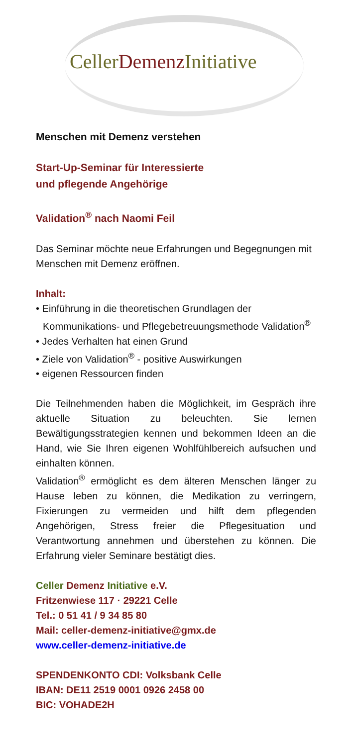CellerDemenz Initiative
Menschen mit Demenz verstehen
Start-Up-Seminar für Interessierte
und pflegende Angehörige
Validation<sup>®</sup> nach Naomi Feil
Das Seminar möchte neue Erfahrungen und Begegnungen mit Menschen mit Demenz eröffnen.
Inhalt:
• Einführung in die theoretischen Grundlagen der Kommunikations- und Pflegebetreuungsmethode Validation<sup>®</sup>
• Jedes Verhalten hat einen Grund
• Ziele von Validation<sup>®</sup> - positive Auswirkungen
• eigenen Ressourcen finden
Die Teilnehmenden haben die Möglichkeit, im Gespräch ihre aktuelle Situation zu beleuchten. Sie lernen Bewältigungsstrategien kennen und bekommen Ideen an die Hand, wie Sie Ihren eigenen Wohlfühlbereich aufsuchen und einhalten können.
Validation<sup>®</sup> ermöglicht es dem älteren Menschen länger zu Hause leben zu können, die Medikation zu verringern, Fixierungen zu vermeiden und hilft dem pflegenden Angehörigen, Stress freier die Pflegesituation und Verantwortung annehmen und überstehen zu können. Die Erfahrung vieler Seminare bestätigt dies.
Celler Demenz Initiative e.V.
Fritzenwiese 117 · 29221 Celle
Tel.: 0 51 41 / 9 34 85 80
Mail: celler-demenz-initiative@gmx.de
www.celler-demenz-initiative.de
SPENDENKONTO CDI: Volksbank Celle
IBAN: DE11 2519 0001 0926 2458 00
BIC: VOHADE2H